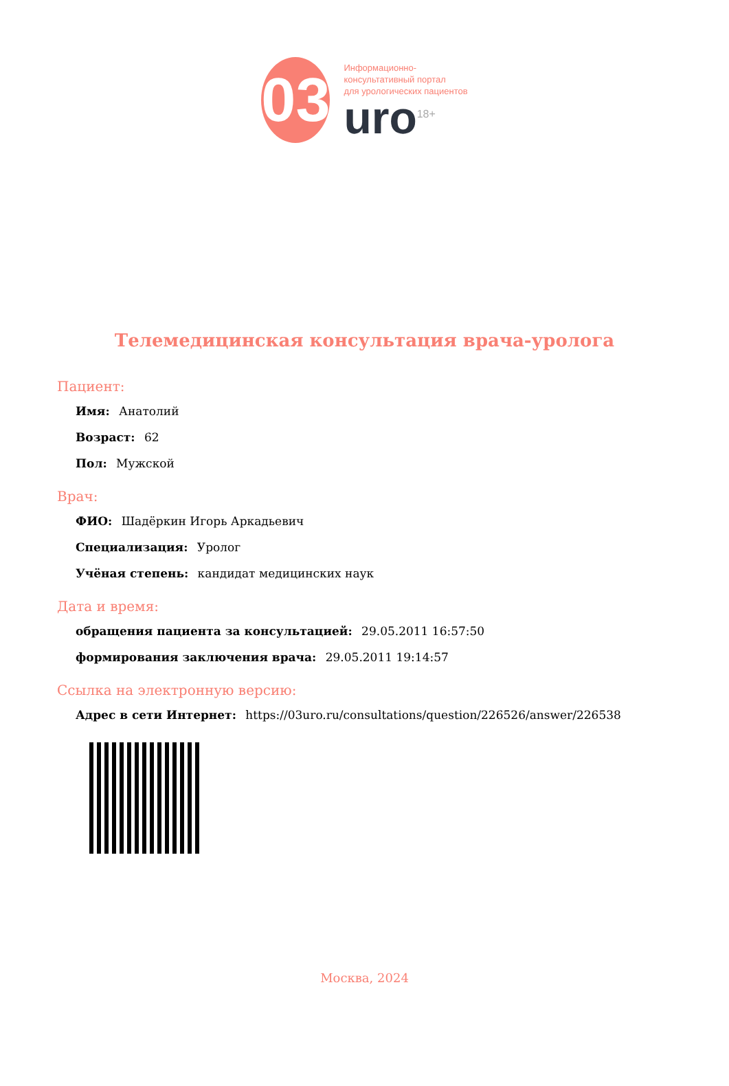03
Информационно-
консультативный портал
для урологических пациентов
uro<sup>18+</sup>
Телемедицинская консультация врача-уролога
Пациент:
Имя: Анатолий
Возраст: 62
Пол: Мужской
Врач:
ФИО: Шадёркин Игорь Аркадьевич
Специализация: Уролог
Учёная степень: кандидат медицинских наук
Дата и время:
обращения пациента за консультацией: 29.05.2011 16:57:50
формирования заключения врача: 29.05.2011 19:14:57
Ссылка на электронную версию:
Адрес в сети Интернет: https://03uro.ru/consultations/question/226526/answer/226538
Москва, 2024